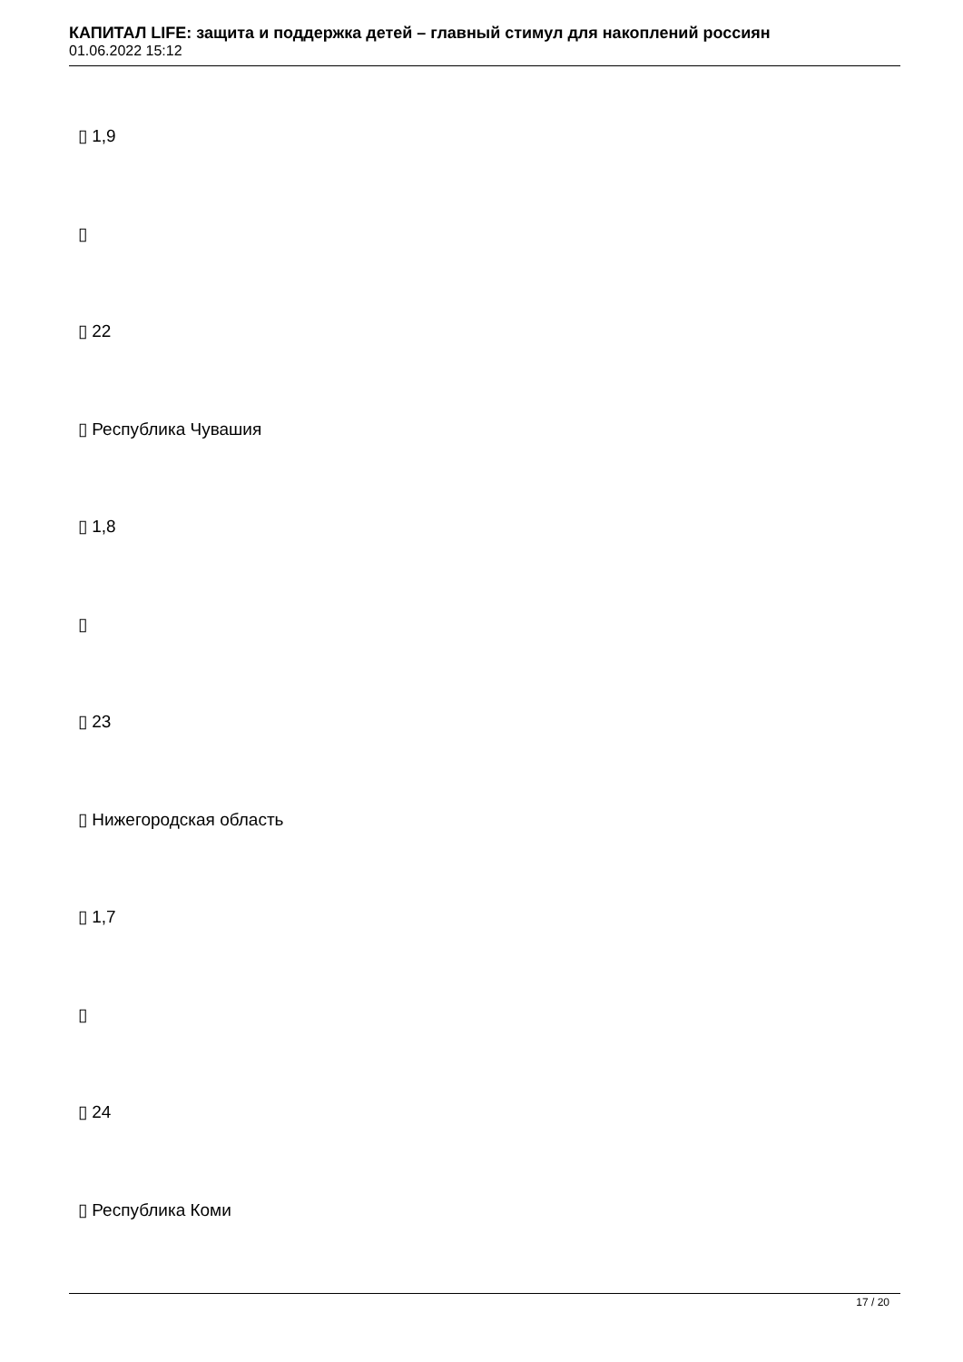КАПИТАЛ LIFE: защита и поддержка детей – главный стимул для накоплений россиян
01.06.2022 15:12
▯ 1,9
▯
▯ 22
▯ Республика Чувашия
▯ 1,8
▯
▯ 23
▯ Нижегородская область
▯ 1,7
▯
▯ 24
▯ Республика Коми
17 / 20